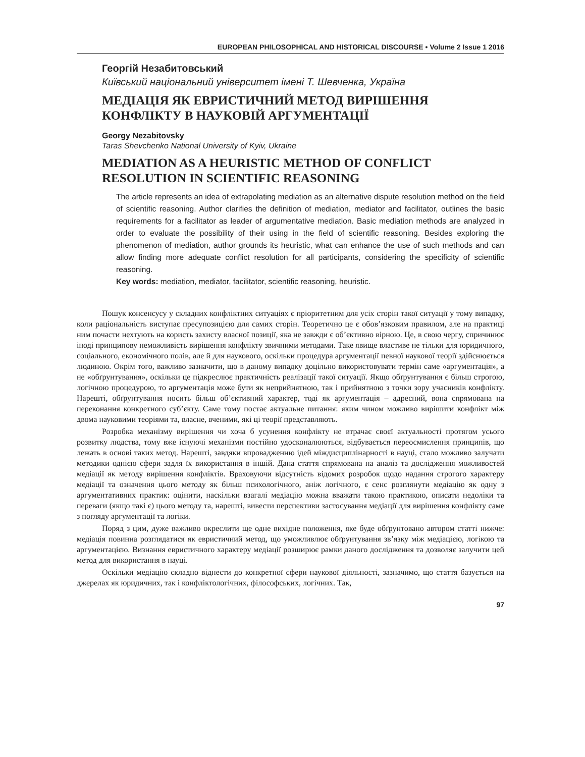EUROPEAN PHILOSOPHICAL AND HISTORICAL DISCOURSE • Volume 2 Issue 1 2016
Георгій Незабитовський
Київський національний університет імені Т. Шевченка, Україна
МЕДІАЦІЯ ЯК ЕВРИСТИЧНИЙ МЕТОД ВИРІШЕННЯ КОНФЛІКТУ В НАУКОВІЙ АРГУМЕНТАЦІЇ
Georgy Nezabitovsky
Taras Shevchenko National University of Kyiv, Ukraine
MEDIATION AS A HEURISTIC METHOD OF CONFLICT RESOLUTION IN SCIENTIFIC REASONING
The article represents an idea of extrapolating mediation as an alternative dispute resolution method on the field of scientific reasoning. Author clarifies the definition of mediation, mediator and facilitator, outlines the basic requirements for a facilitator as leader of argumentative mediation. Basic mediation methods are analyzed in order to evaluate the possibility of their using in the field of scientific reasoning. Besides exploring the phenomenon of mediation, author grounds its heuristic, what can enhance the use of such methods and can allow finding more adequate conflict resolution for all participants, considering the specificity of scientific reasoning.
Key words: mediation, mediator, facilitator, scientific reasoning, heuristic.
Пошук консенсусу у складних конфліктних ситуаціях є пріоритетним для усіх сторін такої ситуації у тому випадку, коли раціональність виступає пресупозицією для самих сторін. Теоретично це є обов’язковим правилом, але на практиці ним почасти нехтують на користь захисту власної позиції, яка не завжди є об’єктивно вірною. Це, в свою чергу, спричинює іноді принципову неможливість вирішення конфлікту звичними методами. Таке явище властиве не тільки для юридичного, соціального, економічного полів, але й для наукового, оскільки процедура аргументації певної наукової теорії здійснюється людиною. Окрім того, важливо зазначити, що в даному випадку доцільно використовувати термін саме «аргументація», а не «обґрунтування», оскільки це підкреслює практичність реалізації такої ситуації. Якщо обґрунтування є більш строгою, логічною процедурою, то аргументація може бути як неприйнятною, так і прийнятною з точки зору учасників конфлікту. Нарешті, обґрунтування носить більш об’єктивний характер, тоді як аргументація – адресний, вона спрямована на переконання конкретного суб’єкту. Саме тому постає актуальне питання: яким чином можливо вирішити конфлікт між двома науковими теоріями та, власне, вченими, які ці теорії представляють.
Розробка механізму вирішення чи хоча б усунення конфлікту не втрачає своєї актуальності протягом усього розвитку людства, тому вже існуючі механізми постійно удосконалюються, відбувається переосмислення принципів, що лежать в основі таких метод. Нарешті, завдяки впровадженню ідей міждисциплінарності в науці, стало можливо залучати методики однією сфери задля їх використання в іншій. Дана стаття спрямована на аналіз та дослідження можливостей медіації як методу вирішення конфліктів. Враховуючи відсутність відомих розробок щодо надання строгого характеру медіації та означення цього методу як більш психологічного, аніж логічного, є сенс розглянути медіацію як одну з аргументативних практик: оцінити, наскільки взагалі медіацію можна вважати такою практикою, описати недоліки та переваги (якщо такі є) цього методу та, нарешті, вивести перспективи застосування медіації для вирішення конфлікту саме з погляду аргументації та логіки.
Поряд з цим, дуже важливо окреслити ще одне вихідне положення, яке буде обґрунтовано автором статті нижче: медіація повинна розглядатися як евристичний метод, що уможливлює обґрунтування зв’язку між медіацією, логікою та аргументацією. Визнання евристичного характеру медіації розширює рамки даного дослідження та дозволяє залучити цей метод для використання в науці.
Оскільки медіацію складно віднести до конкретної сфери наукової діяльності, зазначимо, що стаття базується на джерелах як юридичних, так і конфліктологічних, філософських, логічних. Так,
97